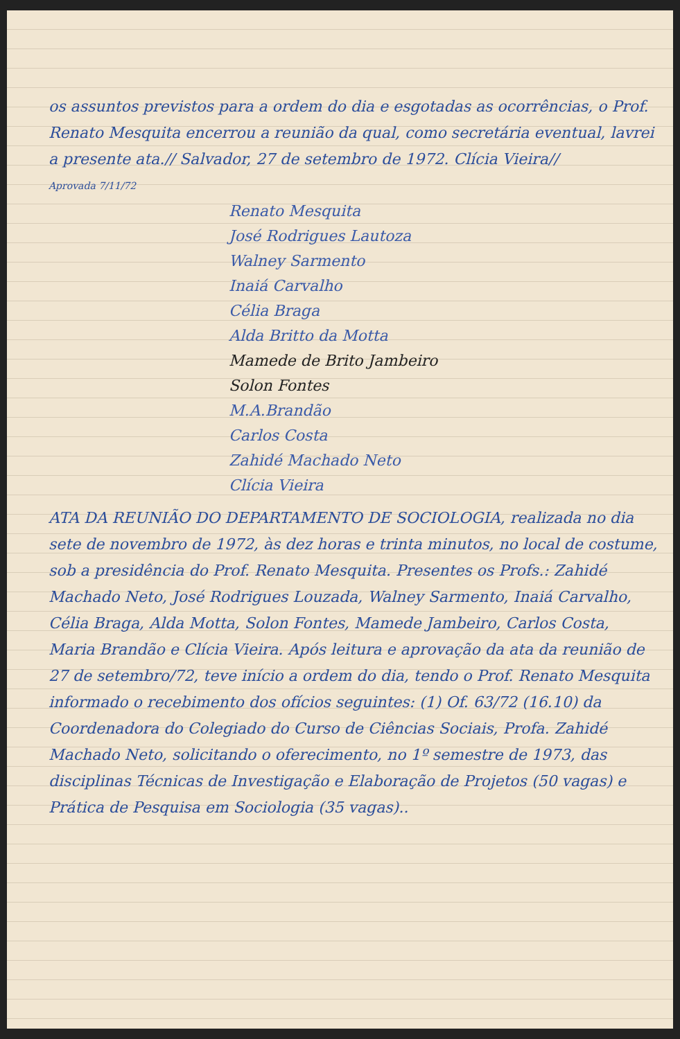os assuntos previstos para a ordem do dia e esgotadas as ocorrências, o Prof. Renato Mesquita encerrou a reunião da qual, como secretária eventual, lavrei a presente ata.// Salvador, 27 de setembro de 1972. Clícia Vieira//
Aprovada 7/11/72
Renato Mesquita
José Rodrigues Lautoza
Walney Sarmento
Inaiá Carvalho
Célia Braga
Alda Britto da Motta
Mamede de Brito Jambeiro
Solon Fontes
M.A.Brandão
Carlos Costa
Zahidé Machado Neto
Clícia Vieira
ATA DA REUNIÃO DO DEPARTAMENTO DE SOCIOLOGIA, realizada no dia sete de novembro de 1972, às dez horas e trinta minutos, no local de costume, sob a presidência do Prof. Renato Mesquita. Presentes os Profs.: Zahidé Machado Neto, José Rodrigues Louzada, Walney Sarmento, Inaiá Carvalho, Célia Braga, Alda Motta, Solon Fontes, Mamede Jambeiro, Carlos Costa, Maria Brandão e Clícia Vieira. Após leitura e aprovação da ata da reunião de 27 de setembro/72, teve início a ordem do dia, tendo o Prof. Renato Mesquita informado o recebimento dos ofícios seguintes: (1) Of. 63/72 (16.10) da Coordenadora do Colegiado do Curso de Ciências Sociais, Profa. Zahidé Machado Neto, solicitando o oferecimento, no 1º semestre de 1973, das disciplinas Técnicas de Investigação e Elaboração de Projetos (50 vagas) e Prática de Pesquisa em Sociologia (35 vagas)..